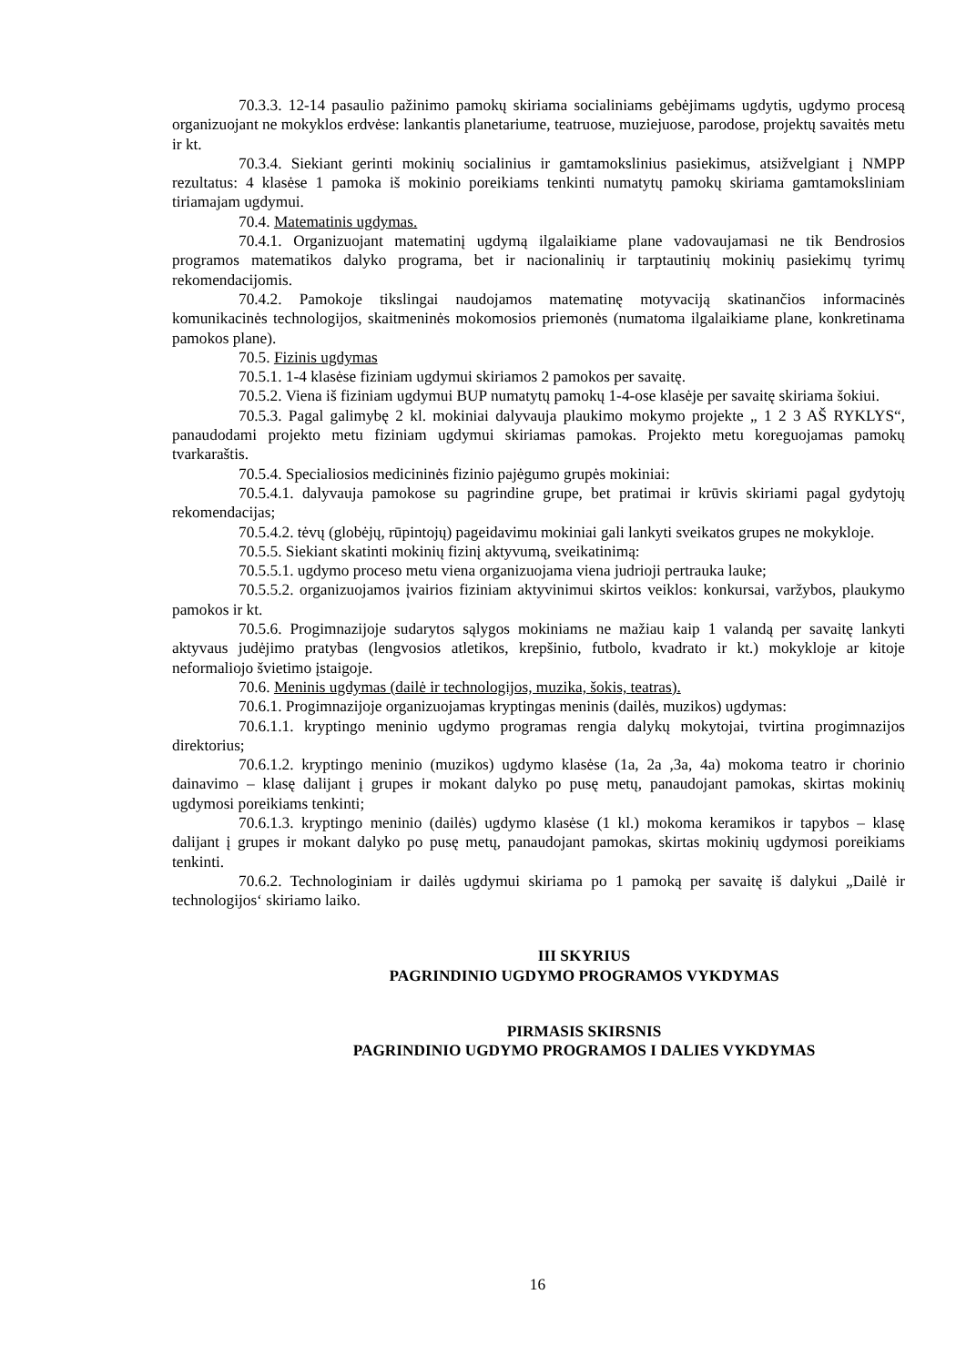70.3.3. 12-14 pasaulio pažinimo pamokų skiriama socialiniams gebėjimams ugdytis, ugdymo procesą organizuojant ne mokyklos erdvėse: lankantis planetariume, teatruose, muziejuose, parodose, projektų savaitės metu ir kt.
70.3.4. Siekiant gerinti mokinių socialinius ir gamtamokslinius pasiekimus, atsižvelgiant į NMPP rezultatus: 4 klasėse 1 pamoka iš mokinio poreikiams tenkinti numatytų pamokų skiriama gamtamoksliniam tiriamajam ugdymui.
70.4. Matematinis ugdymas.
70.4.1. Organizuojant matematinį ugdymą ilgalaikiame plane vadovaujamasi ne tik Bendrosios programos matematikos dalyko programa, bet ir nacionalinių ir tarptautinių mokinių pasiekimų tyrimų rekomendacijomis.
70.4.2. Pamokoje tikslingai naudojamos matematinę motyvaciją skatinančios informacinės komunikacinės technologijos, skaitmeninės mokomosios priemonės (numatoma ilgalaikiame plane, konkretinama pamokos plane).
70.5. Fizinis ugdymas
70.5.1. 1-4 klasėse fiziniam ugdymui skiriamos 2 pamokos per savaitę.
70.5.2. Viena iš fiziniam ugdymui BUP numatytų pamokų 1-4-ose klasėje per savaitę skiriama šokiui.
70.5.3. Pagal galimybę 2 kl. mokiniai dalyvauja plaukimo mokymo projekte „ 1 2 3 AŠ RYKLYS“, panaudodami projekto metu fiziniam ugdymui skiriamas pamokas. Projekto metu koreguojamas pamokų tvarkaraštis.
70.5.4. Specialiosios medicininės fizinio pajėgumo grupės mokiniai:
70.5.4.1. dalyvauja pamokose su pagrindine grupe, bet pratimai ir krūvis skiriami pagal gydytojų rekomendacijas;
70.5.4.2. tėvų (globėjų, rūpintojų) pageidavimu mokiniai gali lankyti sveikatos grupes ne mokykloje.
70.5.5. Siekiant skatinti mokinių fizinį aktyvumą, sveikatinimą:
70.5.5.1. ugdymo proceso metu viena organizuojama viena judrioji pertrauka lauke;
70.5.5.2. organizuojamos įvairios fiziniam aktyvinimui skirtos veiklos: konkursai, varžybos, plaukymo pamokos ir kt.
70.5.6. Progimnazijoje sudarytos sąlygos mokiniams ne mažiau kaip 1 valandą per savaitę lankyti aktyvaus judėjimo pratybas (lengvosios atletikos, krepšinio, futbolo, kvadrato ir kt.) mokykloje ar kitoje neformaliojo švietimo įstaigoje.
70.6. Meninis ugdymas (dailė ir technologijos, muzika, šokis, teatras).
70.6.1. Progimnazijoje organizuojamas kryptingas meninis (dailės, muzikos) ugdymas:
70.6.1.1. kryptingo meninio ugdymo programas rengia dalykų mokytojai, tvirtina progimnazijos direktorius;
70.6.1.2. kryptingo meninio (muzikos) ugdymo klasėse (1a, 2a ,3a, 4a) mokoma teatro ir chorinio dainavimo – klasę dalijant į grupes ir mokant dalyko po pusę metų, panaudojant pamokas, skirtas mokinių ugdymosi poreikiams tenkinti;
70.6.1.3. kryptingo meninio (dailės) ugdymo klasėse (1 kl.) mokoma keramikos ir tapybos – klasę dalijant į grupes ir mokant dalyko po pusę metų, panaudojant pamokas, skirtas mokinių ugdymosi poreikiams tenkinti.
70.6.2. Technologiniam ir dailės ugdymui skiriama po 1 pamoką per savaitę iš dalykui „Dailė ir technologijos‘ skiriamo laiko.
III SKYRIUS
PAGRINDINIO UGDYMO PROGRAMOS VYKDYMAS
PIRMASIS SKIRSNIS
PAGRINDINIO UGDYMO PROGRAMOS I DALIES VYKDYMAS
16